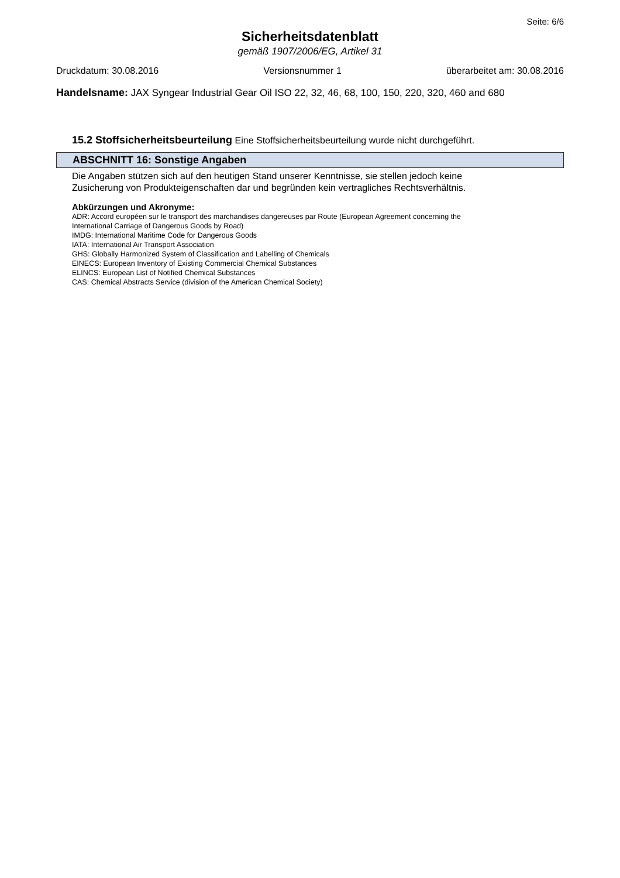Seite: 6/6
Sicherheitsdatenblatt
gemäß 1907/2006/EG, Artikel 31
Druckdatum: 30.08.2016 Versionsnummer 1 überarbeitet am: 30.08.2016
Handelsname: JAX Syngear Industrial Gear Oil ISO 22, 32, 46, 68, 100, 150, 220, 320, 460 and 680
15.2 Stoffsicherheitsbeurteilung Eine Stoffsicherheitsbeurteilung wurde nicht durchgeführt.
ABSCHNITT 16: Sonstige Angaben
Die Angaben stützen sich auf den heutigen Stand unserer Kenntnisse, sie stellen jedoch keine
Zusicherung von Produkteigenschaften dar und begründen kein vertragliches Rechtsverhältnis.
Abkürzungen und Akronyme:
ADR: Accord européen sur le transport des marchandises dangereuses par Route (European Agreement concerning the
International Carriage of Dangerous Goods by Road)
IMDG: International Maritime Code for Dangerous Goods
IATA: International Air Transport Association
GHS: Globally Harmonized System of Classification and Labelling of Chemicals
EINECS: European Inventory of Existing Commercial Chemical Substances
ELINCS: European List of Notified Chemical Substances
CAS: Chemical Abstracts Service (division of the American Chemical Society)